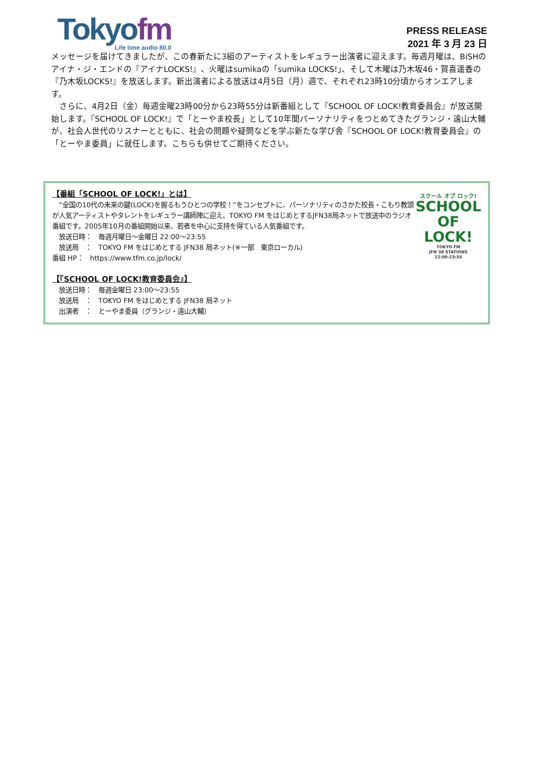Tokyofm
Life time audio 80.0
PRESS RELEASE
2021 年 3 月 23 日
メッセージを届けてきましたが、この春新たに3組のアーティストをレギュラー出演者に迎えます。毎週月曜は、BiSHのアイナ・ジ・エンドの『アイナLOCKS!』、火曜はsumikaの「sumika LOCKS!」、そして木曜は乃木坂46・賀喜遥香の『乃木坂LOCKS!』を放送します。新出演者による放送は4月5日（月）週で、それぞれ23時10分頃からオンエアします。
　さらに、4月2日（金）毎週金曜23時00分から23時55分は新番組として『SCHOOL OF LOCK!教育委員会』が放送開始します。『SCHOOL OF LOCK!』で「とーやま校長」として10年間パーソナリティをつとめてきたグランジ・遠山大輔が、社会人世代のリスナーとともに、社会の問題や疑問などを学ぶ新たな学び舎『SCHOOL OF LOCK!教育委員会』の「とーやま委員」に就任します。こちらも併せてご期待ください。
【番組「SCHOOL OF LOCK!」とは】
　“全国の10代の未来の鍵(LOCK)を握るもうひとつの学校！”をコンセプトに、パーソナリティのさかた校長・こもり教頭が人気アーティストやタレントをレギュラー講師陣に迎え、TOKYO FM をはじめとするJFN38局ネットで放送中のラジオ番組です。2005年10月の番組開始以来、若者を中心に支持を得ている人気番組です。
　放送日時：　毎週月曜日～金曜日 22:00～23:55
　放送局　：　TOKYO FM をはじめとする JFN38 局ネット(※一部　東京ローカル)
番組 HP：　https://www.tfm.co.jp/lock/
スクール オブ ロック!
SCHOOL
OF
LOCK!
TOKYO FM
JFN 38 STATIONS
22:00-23:55
【『SCHOOL OF LOCK!教育委員会』】
　放送日時：　毎週金曜日 23:00～23:55
　放送局　：　TOKYO FM をはじめとする JFN38 局ネット
　出演者　：　とーやま委員（グランジ・遠山大輔）